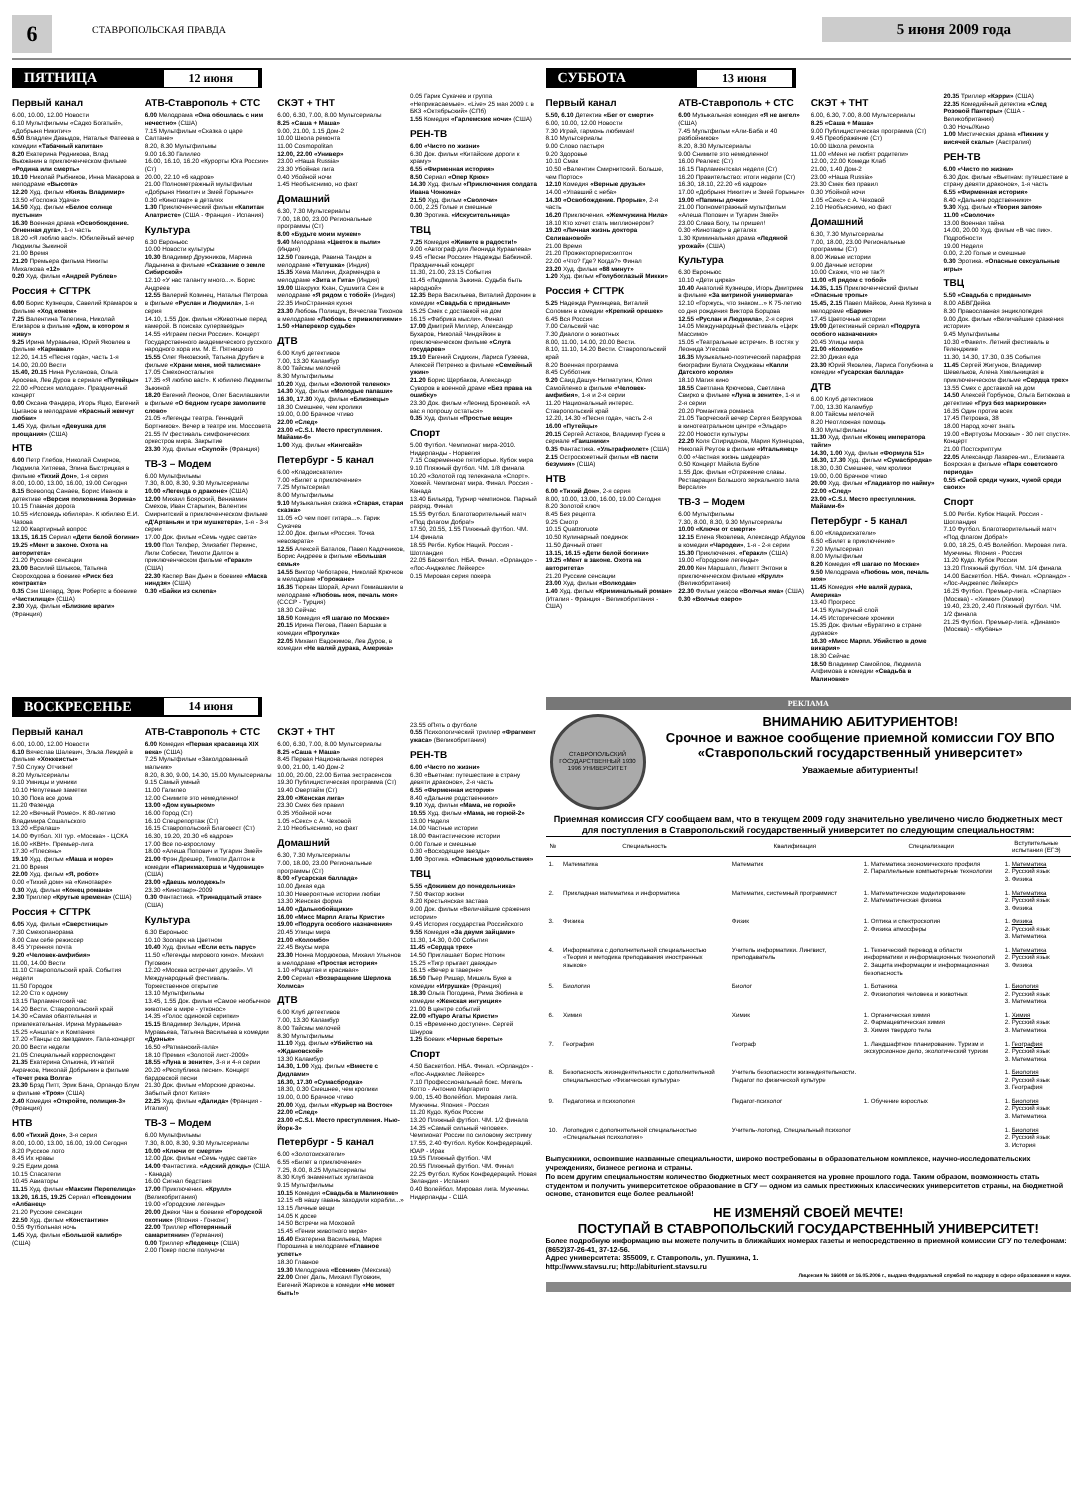6
СТАВРОПОЛЬСКАЯ ПРАВДА
5 июня 2009 года
ПЯТНИЦА 12 июня
Первый канал
6.00, 10.00, 12.00 Новости
6.10 Мультфильмы «Садко Богатый», «Добрыня Никитич»
6.50 Владлен Давыдов, Наталья Фатеева в комедии «Табачный капитан»
8.20 Екатерина Редникова, Влад Вьюжанин в приключенческом фильме «Родина или смерть»
10.10 Николай Рыбников, Инна Макарова в мелодраме «Высота»
12.20 Худ. фильм «Князь Владимир»
13.50 «Госпожа Удача»
14.50 Худ. фильм «Белое солнце пустыни»
16.30 Военная драма «Освобождение. Огненная дуга», 1-я часть
18.20 «Я люблю вас!». Юбилейный вечер Людмилы Зыкиной
21.00 Время
21.20 Премьера фильма Никиты Михалкова «12»
0.20 Худ. фильм «Андрей Рублев»
Россия + СГТРК
6.00 Борис Кузнецов, Савелий Крамаров в фильме «Ход конем»
7.25 Валентина Телегина, Николай Елизаров в фильме «Дом, в котором я живу»
9.25 Ирина Муравьева, Юрий Яковлев в фильме «Карнавал»
12.20, 14.15 «Песня года», часть 1-я
14.00, 20.00 Вести
15.40, 20.15 Нина Русланова, Ольга Аросева, Лев Дуров в сериале «Путейцы»
22.00 «Россия молодая». Праздничный концерт
0.00 Оксана Фандера, Игорь Яцко, Евгений Цыганов в мелодраме «Красный жемчуг любви»
1.45 Худ. фильм «Девушка для прощания» (США)
НТВ
6.00 Петр Глебов, Николай Смирнов, Людмила Хитяева, Элина Быстрицкая в фильме «Тихий Дон», 1-я серия
8.00, 10.00, 13.00, 16.00, 19.00 Сегодня
8.15 Всеволод Санаев, Борис Иванов в детективе «Версия полковника Зорина»
10.15 Главная дорога
10.55 «Исповедь юбиляра». К юбилею Е.И. Чазова
12.00 Квартирный вопрос
13.15, 16.15 Сериал «Дети белой богини»
19.25 «Мент в законе. Охота на авторитета»
21.20 Русские сенсации
23.00 Василий Шлыков, Татьяна Скороходова в боевике «Риск без контракта»
0.35 Сэм Шепард, Эрик Робертс в боевике «Чистилище» (США)
2.30 Худ. фильм «Близкие враги» (Франция)
АТВ-Ставрополь + СТС
6.00 Мелодрама «Она обошлась с ним нечестно» (США)
7.15 Мультфильм «Сказка о царе Салтане»
8.20, 8.30 Мультфильмы
9.00 16.30 Галилео
16.00, 16.10, 16.20 «Курорты Юга России» (Ст)
20.00, 22.10 «6 кадров»
21.00 Полнометражный мультфильм «Добрыня Никитич и Змей Горыныч»
0.30 «Кинотавр» в деталях
1.30 Приключенческий фильм «Капитан Алатристе» (США - Франция - Испания)
Культура
6.30 Евроньюс
10.00 Новости культуры
10.30 Владимир Дружников, Марина Ладынина в фильме «Сказание о земле Сибирской»
12.10 «У нас таланту много...». Борис Андреев
12.55 Валерий Козинец, Наталья Петрова в фильме «Руслан и Людмила», 1-я серия
14.10, 1.55 Док. фильм «Животные перед камерой. В поисках суперзвезды»
14.55 «Играем песни России». Концерт Государственного академического русского народного хора им. М. Е. Пятницкого
15.55 Олег Янковский, Татьяна Друбич в фильме «Храни меня, мой талисман»
17.05 Смехоностальгия
17.35 «Я люблю вас!». К юбилею Людмилы Зыкиной
18.20 Евгений Леонов, Олег Басилашвили в фильме «О бедном гусаре замолвите слово»
21.05 «Легенды театра. Геннадий Бортников». Вечер в театре им. Моссовета
21.55 IV фестиваль симфонических оркестров мира. Закрытие
23.30 Худ. фильм «Скупой» (Франция)
ТВ-3 – Модем
6.00 Мультфильмы
7.30, 8.00, 8.30, 9.30 Мультсериалы
10.00 «Легенда о драконе» (США)
12.00 Михаил Боярский, Вениамин Смехов, Иван Старыгин, Валентин Смирнитский в приключенческом фильме «Д'Артаньян и три мушкетера», 1-я - 3-я серии
17.00 Док. фильм «Семь чудес света»
19.00 Пол Телфер, Элизабет Перкинс, Лили Собески, Тимоти Далтон в приключенческом фильме «Геракл» (США)
22.30 Каспер Ван Дьен в боевике «Маска ниндзя» (США)
0.30 «Байки из склепа»
СКЭТ + ТНТ
6.00, 6.30, 7.00, 8.00 Мультсериалы
8.25 «Саша + Маша»
9.00, 21.00, 1.15 Дом-2
10.00 Школа ремонта
11.00 Cosmopolitan
12.00, 22.00 «Универ»
23.00 «Наша Russia»
23.30 Убойная лига
0.40 Убойной ночи
1.45 Необъяснимо, но факт
Домашний
6.30, 7.30 Мультсериалы
7.00, 18.00, 23.00 Региональные программы (Ст)
8.00 «Будьте моим мужем»
9.40 Мелодрама «Цветок в пыли» (Индия)
12.50 Говинда, Равина Тандон в мелодраме «Тетушка» (Индия)
15.35 Хема Малини, Дхармендра в мелодраме «Зита и Гита» (Индия)
19.00 Шахрукх Кхан, Сушмита Сен в мелодраме «Я рядом с тобой» (Индия)
22.35 ИноСтранная кухня
23.30 Любовь Полищук, Вячеслав Тихонов в мелодраме «Любовь с привилегиями»
1.50 «Наперекор судьбе»
ДТВ
6.00 Клуб детективов
7.00, 13.30 Каламбур
8.00 Тайсмы мелочей
8.30 Мультфильмы
10.20 Худ. фильм «Золотой теленок»
14.30 Худ. фильм «Молодые папаши»
16.30, 17.30 Худ. фильм «Близнецы»
18.30 Смешнее, чем кролики
19.00, 0.00 Брачное чтиво
22.00 «След»
23.00 «C.S.I. Место преступления. Майами-6»
1.00 Худ. фильм «Кингсайз»
Петербург - 5 канал
6.00 «Кладоискатели»
7.00 «Билет в приключение»
7.25 Мультсериал
8.00 Мультфильмы
9.10 Музыкальная сказка «Старая, старая сказка»
11.05 «О чем поет гитара...». Гарик Сукачев
12.00 Док. фильм «Россия. Точка невозврата»
12.55 Алексей Баталов, Павел Кадочников, Борис Андреев в фильме «Большая семья»
14.55 Виктор Чеботарев, Николай Крючков в мелодраме «Горожане»
16.35 Тюркан Шорай, Арчил Гомиашвили в мелодраме «Любовь моя, печаль моя» (СССР - Турция)
18.30 Сейчас
18.50 Комедия «Я шагаю по Москве»
20.15 Ирина Пегова, Павел Баршак в комедии «Прогулка»
22.05 Михаил Евдокимов, Лев Дуров, в комедии «Не валяй дурака, Америка»
0.05 Гарик Сукачев и группа «Неприкасаемые». «Live» 25 мая 2009 г. в БКЗ «Октябрьский» (СПб)
1.55 Комедия «Гарлемские ночи» (США)
РЕН-ТВ
6.00 «Чисто по жизни»
6.30 Док. фильм «Китайские дороги к храму»
6.55 «Фирменная история»
8.50 Сериал «Опер Крюк»
14.30 Худ. фильм «Приключения солдата Ивана Чонкина»
21.50 Худ. фильм «Сволочи»
0.00, 2.25 Голые и смешные
0.30 Эротика. «Искусительница»
ТВЦ
7.25 Комедия «Живите в радости!»
9.00 «Автограф для Леонида Куравлева»
9.45 «Песни России» Надежды Бабкиной. Праздничный концерт
11.30, 21.00, 23.15 События
11.45 «Людмила Зыкина. Судьба быть народной»
12.35 Вера Васильева, Виталий Доронин в комедии «Свадьба с приданым»
15.25 Смех с доставкой на дом
16.15 «Фабрика мысли». Финал
17.00 Дмитрий Миллер, Александр Бухаров, Николай Чиндяйкин в приключенческом фильме «Слуга государев»
19.10 Евгений Сидихин, Лариса Гузеева, Алексей Петренко в фильме «Семейный ужин»
21.20 Борис Щербаков, Александр Суворов в военной драме «Без права на ошибку»
23.30 Док. фильм «Леонид Броневой. «А вас я попрошу остаться»
0.35 Худ. фильм «Простые вещи»
Спорт
5.00 Футбол. Чемпионат мира-2010. Нидерланды - Норвегия
7.15 Современное пятиборье. Кубок мира
9.10 Пляжный футбол. ЧМ. 1/8 финала
10.20 «Золотой год телеканала «Спорт». Хоккей. Чемпионат мира. Финал. Россия - Канада
13.40 Бильярд. Турнир чемпионов. Парный разряд. Финал
15.55 Футбол. Благотворительный матч «Под флагом Добра!»
17.50, 20.55, 1.55 Пляжный футбол. ЧМ. 1/4 финала
18.55 Регби. Кубок Наций. Россия - Шотландия
22.05 Баскетбол. НБА. Финал. «Орландо» - «Лос-Анджелес Лейкерс»
0.15 Мировая серия покера
СУББОТА 13 июня
Первый канал
5.50, 6.10 Детектив «Бег от смерти»
6.00, 10.00, 12.00 Новости
7.30 Играй, гармонь любимая!
8.10 Мультсериалы
9.00 Слово пастыря
9.20 Здоровье
10.10 Смак
10.50 «Валентин Смирнитский. Больше, чем Портос»
12.10 Комедия «Верные друзья»
14.00 «Упавший с неба»
14.30 «Освобождение. Прорыв», 2-я часть
16.20 Приключения. «Жемчужина Нила»
18.10 Кто хочет стать миллионером?
19.20 «Личная жизнь доктора Селивановой»
21.00 Время
21.20 Прожекторперисхилтон
22.00 «Что? Где? Когда?» Финал
23.20 Худ. фильм «88 минут»
1.20 Худ. фильм «Голубоглазый Микки»
Россия + СГТРК
5.25 Надежда Румянцева, Виталий Соломин в комедии «Крепкий орешек»
6.45 Вся Россия
7.00 Сельский час
7.30 Диалоги о животных
8.00, 11.00, 14.00, 20.00 Вести.
8.10, 11.10, 14.20 Вести. Ставропольский край
8.20 Военная программа
8.45 Субботник
9.20 Саид Дашук-Нигматулин, Юлия Самойленко в фильме «Человек-амфибия», 1-я и 2-я серии
11.20 Национальный интерес. Ставропольский край
12.20, 14.30 «Песня года», часть 2-я
16.00 «Путейцы»
20.15 Сергей Астахов, Владимир Гусев в сериале «Гаишники»
0.35 Фантастика. «Ультрафиолет» (США)
2.15 Остросюжетный фильм «В пасти безумия» (США)
НТВ
6.00 «Тихий Дон», 2-я серия
8.00, 10.00, 13.00, 16.00, 19.00 Сегодня
8.20 Золотой ключ
8.45 Без рецепта
9.25 Смотр
10.15 Quattroruote
10.50 Кулинарный поединок
11.50 Дачный ответ
13.15, 16.15 «Дети белой богини»
19.25 «Мент в законе. Охота на авторитета»
21.20 Русские сенсации
23.00 Худ. фильм «Волкодав»
1.40 Худ. фильм «Криминальный роман» (Италия - Франция - Великобритания - США)
АТВ-Ставрополь + СТС
6.00 Музыкальная комедия «Я не ангел» (США)
7.45 Мультфильм «Али-Баба и 40 разбойников»
8.20, 8.30 Мультсериалы
9.00 Снимите это немедленно!
16.00 Реалекс (Ст)
16.15 Парламентская неделя (Ст)
16.20 Правительство: итоги недели (Ст)
16.30, 18.10, 22.20 «6 кадров»
17.00 «Добрыня Никитич и Змей Горыныч»
19.00 «Папины дочки»
21.00 Полнометражный мультфильм «Алеша Попович и Тугарин Змей»
23.00 Слава Богу, ты пришел!
0.30 «Кинотавр» в деталях
1.30 Криминальная драма «Ледяной урожай» (США)
Культура
6.30 Евроньюс
10.10 «Дети цирка»
10.40 Анатолий Кузнецов, Игорь Дмитриев в фильме «За витриной универмага»
12.10 «Горжусь, что знаком...» К 75-летию со дня рождения Виктора Борцова
12.55 «Руслан и Людмила», 2-я серия
14.05 Международный фестиваль «Цирк Массимо»
15.05 «Театральные встречи». В гостях у Леонида Утесова
16.35 Музыкально-поэтический парафраз биографии Булата Окуджавы «Капли Датского короля»
18.10 Магия кино
18.55 Светлана Крючкова, Светлана Свирко в фильме «Луна в зените», 1-я и 2-я серии
20.20 Романтика романса
21.05 Творческий вечер Сергея Безрукова в кинотеатральном центре «Эльдар»
22.00 Новости культуры
22.20 Коля Спиридонов, Мария Кузнецова, Николай Реутов в фильме «Итальянец»
0.00 «Частная жизнь шедевра»
0.50 Концерт Майкла Бубле
1.55 Док. фильм «Отражение славы. Реставрация Большого зеркального зала Версаля»
ТВ-3 – Модем
6.00 Мультфильмы
7.30, 8.00, 8.30, 9.30 Мультсериалы
10.00 «Ключи от смерти»
12.15 Елена Яковлева, Александр Абдулов в комедии «Чародеи», 1-я - 2-я серии
15.30 Приключения. «Геракл» (США)
19.00 «Городские легенды»
20.00 Кен Маршалл, Лизетт Энтони в приключенческом фильме «Крулл» (Великобритания)
22.30 Фильм ужасов «Волчья яма» (США)
0.30 «Волчье озеро»
СКЭТ + ТНТ
6.00, 6.30, 7.00, 8.00 Мультсериалы
8.25 «Саша + Маша»
9.00 Публицистическая программа (Ст)
9.45 Преображение (Ст)
10.00 Школа ремонта
11.00 «Меня не любят родители»
12.00, 22.00 Комеди Клаб
21.00, 1.40 Дом-2
23.00 «Наша Russia»
23.30 Смех без правил
0.30 Убойной ночи
1.05 «Секс» с А. Чеховой
2.10 Необъяснимо, но факт
Домашний
6.30, 7.30 Мультсериалы
7.00, 18.00, 23.00 Региональные программы (Ст)
8.00 Живые истории
9.00 Дачные истории
10.00 Скажи, что не так?!
11.00 «Я рядом с тобой»
14.35, 1.15 Приключенческий фильм «Опасные тропы»
15.45, 2.15 Павел Майков, Анна Кузина в мелодраме «Барин»
17.45 Цветочные истории
19.00 Детективный сериал «Подруга особого назначения»
20.45 Улицы мира
21.00 «Коломбо»
22.30 Дикая еда
23.30 Юрий Яковлев, Лариса Голубкина в комедии «Гусарская баллада»
ДТВ
6.00 Клуб детективов
7.00, 13.30 Каламбур
8.00 Тайсмы мелочей
8.20 Неотложная помощь
8.30 Мультфильмы
11.30 Худ. фильм «Конец императора тайги»
14.30, 1.00 Худ. фильм «Формула 51»
16.30, 17.30 Худ. фильм «Сумасбродка»
18.30, 0.30 Смешнее, чем кролики
19.00, 0.00 Брачное чтиво
20.00 Худ. фильм «Гладиатор по найму»
22.00 «След»
23.00 «C.S.I. Место преступления. Майами-6»
Петербург - 5 канал
6.00 «Кладоискатели»
6.50 «Билет в приключение»
7.20 Мультсериал
8.00 Мультфильм
8.20 Комедия «Я шагаю по Москве»
9.50 Мелодрама «Любовь моя, печаль моя»
11.45 Комедия «Не валяй дурака, Америка»
13.40 Прогресс
14.15 Культурный слой
14.45 Исторические хроники
15.35 Док. фильм «Буратино в стране дураков»
16.30 «Мисс Марпл. Убийство в доме викария»
18.30 Сейчас
18.50 Владимир Самойлов, Людмила Алфимова в комедии «Свадьба в Малиновке»
20.35 Триллер «Кэрри» (США)
22.35 Комедийный детектив «След Розовой Пантеры» (США - Великобритания)
0.30 Ночь//Кино
1.00 Мистическая драма «Пикник у висячей скалы» (Австралия)
РЕН-ТВ
6.00 «Чисто по жизни»
6.30 Док. фильм «Вьетнам: путешествие в страну девяти драконов», 1-я часть
6.55 «Фирменная история»
8.40 «Дальние родственники»
9.30 Худ. фильм «Теория запоя»
11.00 «Сволочи»
13.00 Военная тайна
14.00, 20.00 Худ. фильм «В час пик». Подробности
19.00 Неделя
0.00, 2.20 Голые и смешные
0.30 Эротика. «Опасные сексуальные игры»
ТВЦ
5.50 «Свадьба с приданым»
8.00 АБВГДейка
8.30 Православная энциклопедия
9.00 Док. фильм «Величайшие сражения истории»
9.45 Мультфильмы
10.30 «Факел». Летний фестиваль в Геленджике
11.30, 14.30, 17.30, 0.35 События
11.45 Сергей Жигунов, Владимир Шевельков, Алена Хмельницкая в приключенческом фильме «Сердца трех»
13.55 Смех с доставкой на дом
14.50 Алексей Горбунов, Ольга Битюкова в детективе «Груз без маркировки»
16.35 Один против всех
17.45 Петровка, 38
18.00 Народ хочет знать
19.00 «Виртуозы Москвы» - 30 лет спустя». Концерт
21.00 Постскриптум
22.05 Александр Лазарев-мл., Елизавета Боярская в фильме «Парк советского периода»
0.55 «Свой среди чужих, чужой среди своих»
Спорт
5.00 Регби. Кубок Наций. Россия - Шотландия
7.10 Футбол. Благотворительный матч «Под флагом Добра!»
9.00, 18.25, 0.45 Волейбол. Мировая лига. Мужчины. Япония - Россия
11.20 Кудо. Кубок России
13.20 Пляжный футбол. ЧМ. 1/4 финала
14.00 Баскетбол. НБА. Финал. «Орландо» - «Лос-Анджелес Лейкерс»
16.25 Футбол. Премьер-лига. «Спартак» (Москва) - «Химки» (Химки)
19.40, 23.20, 2.40 Пляжный футбол. ЧМ. 1/2 финала
21.25 Футбол. Премьер-лига. «Динамо» (Москва) - «Кубань»
ВОСКРЕСЕНЬЕ 14 июня
Первый канал
6.00, 10.00, 12.00 Новости
6.10 Вячеслав Шалевич, Эльза Леждей в фильме «Хоккеисты»
7.50 Служу Отчизне!
8.20 Мультсериалы
9.10 Умницы и умники
10.10 Непутевые заметки
10.30 Пока все дома
11.20 Фазенда
12.20 «Вечный Ромео». К 80-летию Владимира Сошальского
13.20 «Ералаш»
14.00 Футбол. XII тур. «Москва» - ЦСКА
16.00 «КВН». Премьер-лига
17.30 «Плесень»
19.10 Худ. фильм «Маша и море»
21.00 Время
22.00 Худ. фильм «Я, робот»
0.00 «Тихий дом» на «Кинотавре»
0.30 Худ. фильм «Конец романа»
2.30 Триллер «Крутые времена» (США)
Россия + СГТРК
6.05 Худ. фильм «Сверстницы»
7.30 Смехопанорама
8.00 Сам себе режиссер
8.45 Утренняя почта
9.20 «Человек-амфибия»
11.00, 14.00 Вести
11.10 Ставропольский край. События недели
11.50 Городок
12.20 Сто к одному
13.15 Парламентский час
14.20 Вести. Ставропольский край
14.30 «Самая обаятельная и привлекательная. Ирина Муравьева»
15.25 «Аншлаг» и Компания
17.20 «Танцы со звездами». Гала-концерт
20.00 Вести недели
21.05 Специальный корреспондент
21.35 Екатерина Олькина, Игнатий Акрачков, Николай Добрынин в фильме «Течет река Волга»
23.30 Брэд Питт, Эрик Бана, Орландо Блум в фильме «Троя» (США)
2.40 Комедия «Откройте, полиция-3» (Франция)
НТВ
6.00 «Тихий Дон», 3-я серия
8.00, 10.00, 13.00, 16.00, 19.00 Сегодня
8.20 Русское лото
8.45 Их нравы
9.25 Едим дома
10.15 Спасатели
10.45 Авиаторы
11.15 Худ. фильм «Максим Перепелица»
13.20, 16.15, 19.25 Сериал «Псевдоним «Албанец»
21.20 Русские сенсации
22.50 Худ. фильм «Константин»
0.55 Футбольная ночь
1.45 Худ. фильм «Большой калибр» (США)
АТВ-Ставрополь + СТС
6.00 Комедия «Первая красавица XIX века» (США)
7.25 Мультфильм «Заколдованный мальчик»
8.20, 8.30, 9.00, 14.30, 15.00 Мультсериалы
9.15 Самый умный
11.00 Галилео
12.00 Снимите это немедленно!
13.00 «Дом кувырком»
16.00 Город (Ст)
16.10 Спецрепортаж (Ст)
16.15 Ставропольский Благовест (Ст)
16.30, 19.20, 20.30 «6 кадров»
17.00 Все по-взрослому
18.00 «Алеша Попович и Тугарин Змей»
21.00 Фрэн Дрешер, Тимоти Далтон в комедии «Парикмахерша и Чудовище» (США)
23.00 «Даешь молодежь!»
23.30 «Кинотавр»-2009
0.30 Фантастика. «Тринадцатый этаж» (США)
Культура
6.30 Евроньюс
10.10 Зоопарк на Цветном
10.40 Худ. фильм «Если есть парус»
11.50 «Легенды мирового кино». Михаил Пуговкин
12.20 «Москва встречает друзей». VI Международный фестиваль. Торжественное открытие
13.10 Мультфильмы
13.45, 1.55 Док. фильм «Самое необычное животное в мире - утконос»
14.35 «Голос одинокой скрипки»
15.15 Владимир Зельдин, Ирина Муравьева, Татьяна Васильева в комедии «Дуэнья»
16.50 «Ратманский-гала»
18.10 Премия «Золотой лист-2009»
18.55 «Луна в зените», 3-я и 4-я серии
20.20 «Республика песни». Концерт бардовской песни
21.30 Док. фильм «Морские драконы. Забытый флот Китая»
22.25 Худ. фильм «Далида» (Франция - Италия)
ТВ-3 – Модем
6.00 Мультфильмы
7.30, 8.00, 8.30, 9.30 Мультсериалы
10.00 «Ключи от смерти»
12.00 Док. фильм «Семь чудес света»
14.00 Фантастика. «Адский дождь» (США - Канада)
16.00 Сигнал бедствия
17.00 Приключения. «Крулл» (Великобритания)
19.00 «Городские легенды»
20.00 Джеки Чан в боевике «Городской охотник» (Япония - Гонконг)
22.00 Триллер «Потерянный самаритянин» (Германия)
0.00 Триллер «Леденец» (США)
2.00 Покер после полуночи
СКЭТ + ТНТ
6.00, 6.30, 7.00, 8.00 Мультсериалы
8.25 «Саша + Маша»
8.45 Первая Национальная лотерея
9.00, 21.00, 1.40 Дом-2
10.00, 20.00, 22.00 Битва экстрасенсов
19.30 Публицистическая программа (Ст)
19.40 Овертайм (Ст)
23.00 «Женская лига»
23.30 Смех без правил
0.35 Убойной ночи
1.05 «Секс» с А. Чеховой
2.10 Необъяснимо, но факт
Домашний
6.30, 7.30 Мультсериалы
7.00, 18.00, 23.00 Региональные программы (Ст)
8.00 «Гусарская баллада»
10.00 Дикая еда
10.30 Невероятные истории любви
13.30 Женская форма
14.00 «Дальнобойщики»
16.00 «Мисс Марпл Агаты Кристи»
19.00 «Подруга особого назначения»
20.45 Улицы мира
21.00 «Коломбо»
22.45 Вкусы мира
23.30 Нонна Мордюкова, Михаил Ульянов в мелодраме «Простая история»
1.10 «Раздетая и красивая»
2.00 Сериал «Возвращение Шерлока Холмса»
ДТВ
6.00 Клуб детективов
7.00, 13.30 Каламбур
8.00 Тайсмы мелочей
8.30 Мультфильмы
11.10 Худ. фильм «Убийство на «Ждановской»
13.30 Каламбур
14.30, 1.00 Худ. фильм «Вместе с Дидлами»
16.30, 17.30 «Сумасбродка»
18.30, 0.30 Смешнее, чем кролики
19.00, 0.00 Брачное чтиво
20.00 Худ. фильм «Курьер на Восток»
22.00 «След»
23.00 «C.S.I. Место преступления. Нью-Йорк-3»
Петербург - 5 канал
6.00 «Золотоискатели»
6.55 «Билет в приключение»
7.25, 8.00, 8.25 Мультсериалы
8.30 Клуб знаменитых хулиганов
9.15 Мультфильмы
10.15 Комедия «Свадьба в Малиновке»
12.15 «В нашу гавань заходили корабли...»
13.15 Личные вещи
14.05 К доске
14.50 Встречи на Моховой
15.45 «Гении животного мира»
16.40 Екатерина Васильева, Мария Порошина в мелодраме «Главное успеть»
18.30 Главное
19.30 Мелодрама «Есения» (Мексика)
22.00 Олег Даль, Михаил Пуговкин, Евгений Жариков в комедии «Не может быть!»
23.55 оПять о футболе
0.55 Психологический триллер «Фрагмент ужаса» (Великобритания)
РЕН-ТВ
6.00 «Чисто по жизни»
6.30 «Вьетнам: путешествие в страну девяти драконов», 2-я часть
6.55 «Фирменная история»
8.40 «Дальние родственники»
9.10 Худ. фильм «Мама, не горюй»
10.55 Худ. фильм «Мама, не горюй-2»
13.00 Неделя
14.00 Частные истории
18.00 Фантастические истории
0.00 Голые и смешные
0.30 «Восходящие звезды»
1.00 Эротика. «Опасные удовольствия»
ТВЦ
5.55 «Доживем до понедельника»
7.50 Фактор жизни
8.20 Крестьянская застава
9.00 Док. фильм «Величайшие сражения истории»
9.45 История государства Российского
9.55 Комедия «За двумя зайцами»
11.30, 14.30, 0.00 События
11.45 «Сердца трех»
14.50 Приглашает Борис Ноткин
15.25 «Тигр прыгает дважды»
16.15 «Вечер в таверне»
16.50 Пьер Ришар, Мишель Буке в комедии «Игрушка» (Франция)
18.30 Ольга Погодина, Рима Зюбина в комедии «Женская интуиция»
21.00 В центре событий
22.00 «Пуаро Агаты Кристи»
0.15 «Временно доступен». Сергей Шнуров
1.25 Боевик «Черные береты»
Спорт
4.50 Баскетбол. НБА. Финал. «Орландо» - «Лос-Анджелес Лейкерс»
7.10 Профессиональный бокс. Мигель Котто - Антонио Маргарито
9.00, 15.40 Волейбол. Мировая лига. Мужчины. Япония - Россия
11.20 Кудо. Кубок России
13.20 Пляжный футбол. ЧМ. 1/2 финала
14.35 «Самый сильный человек». Чемпионат России по силовому экстриму
17.55, 2.40 Футбол. Кубок Конфедераций. ЮАР - Ирак
19.55 Пляжный футбол. ЧМ
20.55 Пляжный футбол. ЧМ. Финал
22.25 Футбол. Кубок Конфедераций. Новая Зеландия - Испания
0.40 Волейбол. Мировая лига. Мужчины. Нидерланды - США
РЕКЛАМА
СТАВРОПОЛЬСКИЙ ГОСУДАРСТВЕННЫЙ 1930 1996 УНИВЕРСИТЕТ
ВНИМАНИЮ АБИТУРИЕНТОВ!
Срочное и важное сообщение приемной комиссии ГОУ ВПО «Ставропольский государственный университет»
Уважаемые абитуриенты!
Приемная комиссия СГУ сообщаем вам, что в текущем 2009 году значительно увеличено число бюджетных мест для поступления в Ставропольский государственный университет по следующим специальностям:
| № | Специальность | Квалификация | Специализации | Вступительные испытания (ЕГЭ) |
| --- | --- | --- | --- | --- |
| 1. | Математика | Математик | 1. Математика экономического профиля 2. Параллельные компьютерные технологии | 1. Математика 2. Русский язык 3. Физика |
| 2. | Прикладная математика и информатика | Математик, системный программист | 1. Математическое моделирование 2. Математическая физика | 1. Математика 2. Русский язык 3. Физика |
| 3. | Физика | Физик | 1. Оптика и спектроскопия 2. Физика атмосферы | 1. Физика 2. Русский язык 3. Математика |
| 4. | Информатика с дополнительной специальностью «Теория и методика преподавания иностранных языков» | Учитель информатики. Лингвист, преподаватель | 1. Технический перевод в области информатики и информационных технологий 2. Защита информации и информационная безопасность | 1. Математика 2. Русский язык 3. Физика |
| 5. | Биология | Биолог | 1. Ботаника 2. Физиология человека и животных | 1. Биология 2. Русский язык 3. Математика |
| 6. | Химия | Химик | 1. Органическая химия 2. Фармацевтическая химия 3. Химия твердого тела | 1. Химия 2. Русский язык 3. Математика |
| 7. | География | Географ | 1. Ландшафтное планирование. Туризм и экскурсионное дело, экологический туризм | 1. География 2. Русский язык 3. Математика |
| 8. | Безопасность жизнедеятельности с дополнительной специальностью «Физическая культура» | Учитель безопасности жизнедеятельности. Педагог по физической культуре | | 1. Биология 2. Русский язык 3. География |
| 9. | Педагогика и психология | Педагог-психолог | 1. Обучение взрослых | 1. Биология 2. Русский язык 3. Математика |
| 10. | Логопедия с дополнительной специальностью «Специальная психология» | Учитель-логопед. Специальный психолог | | 1. Биология 2. Русский язык 3. История |
Выпускники, освоившие названные специальности, широко востребованы в образовательном комплексе, научно-исследовательских учреждениях, бизнесе региона и страны.
По всем другим специальностям количество бюджетных мест сохраняется на уровне прошлого года. Таким образом, возможность стать студентом и получить университетское образование в СГУ — одном из самых престижных классических университетов страны, на бюджетной основе, становится еще более реальной!
НЕ ИЗМЕНЯЙ СВОЕЙ МЕЧТЕ!
ПОСТУПАЙ В СТАВРОПОЛЬСКИЙ ГОСУДАРСТВЕННЫЙ УНИВЕРСИТЕТ!
Более подробную информацию вы можете получить в ближайших номерах газеты и непосредственно в приемной комиссии СГУ по телефонам: (8652)37-26-41, 37-12-56.
Адрес университета: 355009, г. Ставрополь, ул. Пушкина, 1.
http://www.stavsu.ru; http://abiturient.stavsu.ru
Лицензия № 166008 от 16.05.2006 г., выдана Федеральной службой по надзору в сфере образования и науки.